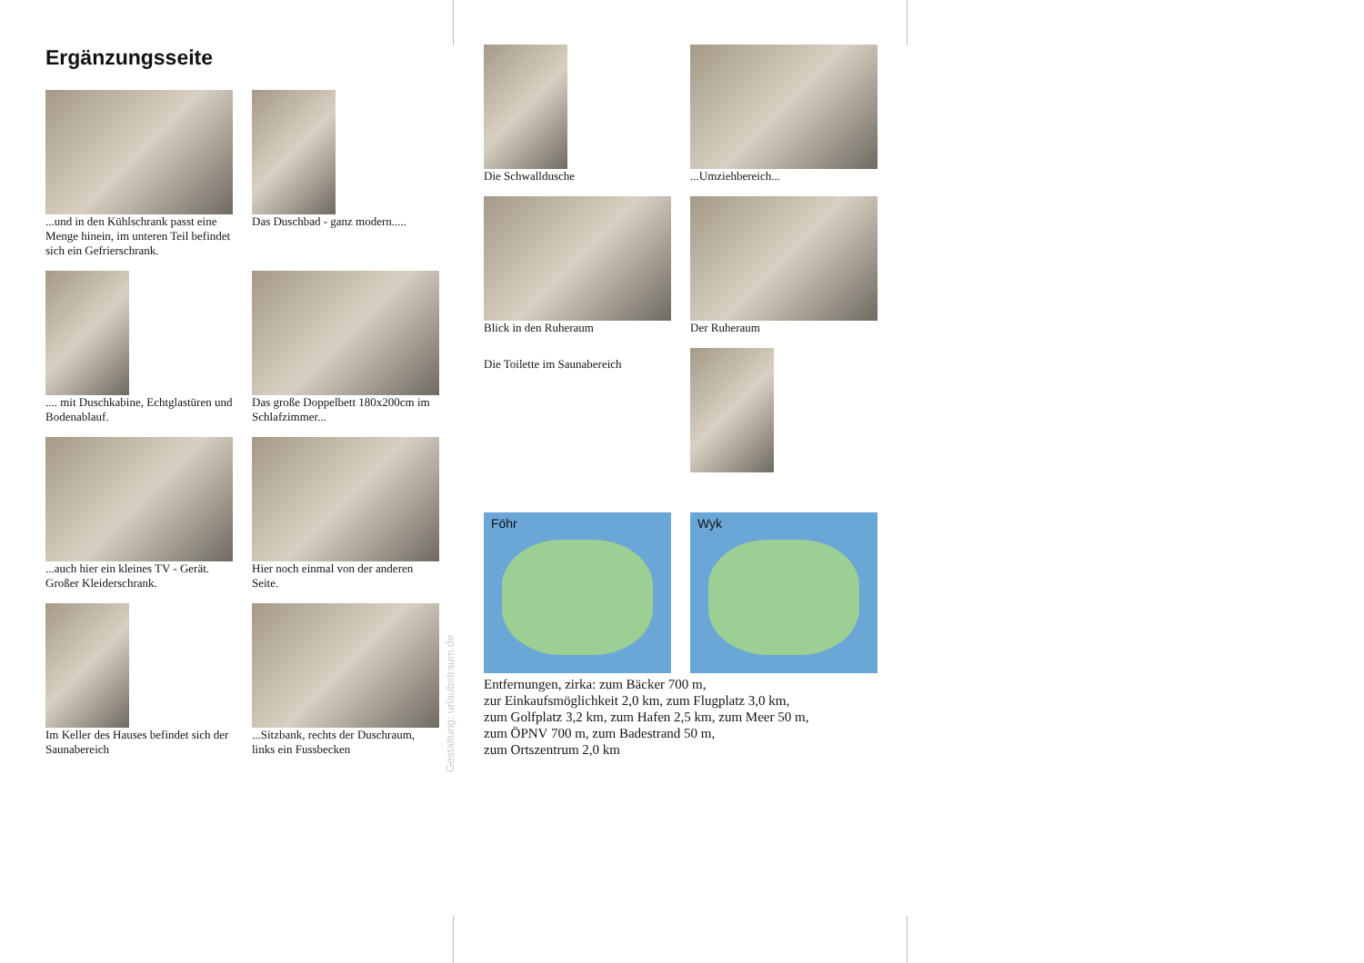Ergänzungsseite
...und in den Kühlschrank passt eine Menge hinein, im unteren Teil befindet sich ein Gefrierschrank.
Das Duschbad - ganz modern.....
.... mit Duschkabine, Echtglastüren und Bodenablauf.
Das große Doppelbett 180x200cm im Schlafzimmer...
...auch hier ein kleines TV - Gerät. Großer Kleiderschrank.
Hier noch einmal von der anderen Seite.
Im Keller des Hauses befindet sich der Saunabereich
...Sitzbank, rechts der Duschraum, links ein Fussbecken
Gestaltung: urlaubstraum.de
Die Schwalldusche
...Umziehbereich...
Blick in den Ruheraum
Der Ruheraum
Die Toilette im Saunabereich
Föhr
Wyk
Entfernungen, zirka: zum Bäcker 700 m,
zur Einkaufsmöglichkeit 2,0 km, zum Flugplatz 3,0 km,
zum Golfplatz 3,2 km, zum Hafen 2,5 km, zum Meer 50 m,
zum ÖPNV 700 m, zum Badestrand 50 m,
zum Ortszentrum 2,0 km